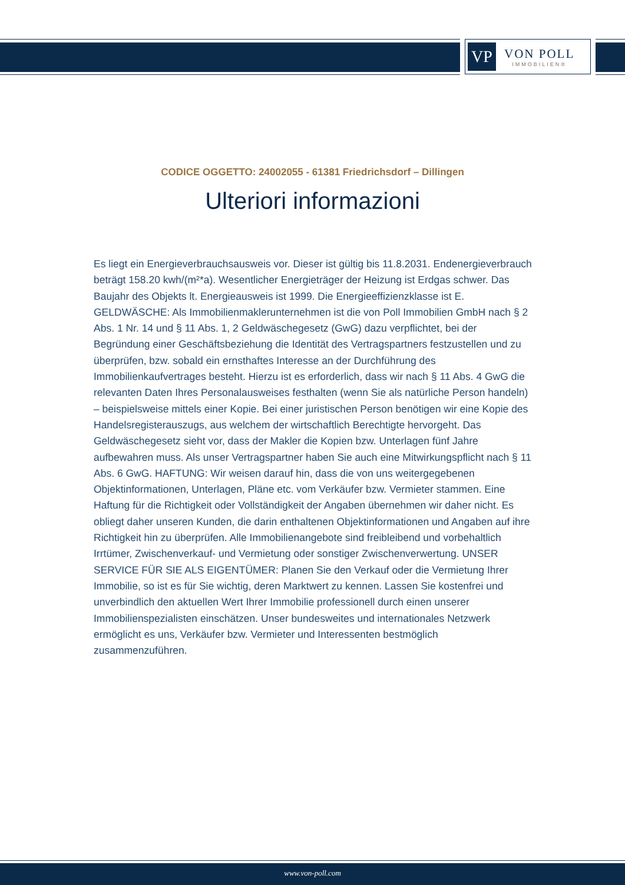VP
VON POLL
IMMOBILIEN®
CODICE OGGETTO: 24002055 - 61381 Friedrichsdorf – Dillingen
Ulteriori informazioni
Es liegt ein Energieverbrauchsausweis vor. Dieser ist gültig bis 11.8.2031. Endenergieverbrauch beträgt 158.20 kwh/(m²*a). Wesentlicher Energieträger der Heizung ist Erdgas schwer. Das Baujahr des Objekts lt. Energieausweis ist 1999. Die Energieeffizienzklasse ist E. GELDWÄSCHE: Als Immobilienmaklerunternehmen ist die von Poll Immobilien GmbH nach § 2 Abs. 1 Nr. 14 und § 11 Abs. 1, 2 Geldwäschegesetz (GwG) dazu verpflichtet, bei der Begründung einer Geschäftsbeziehung die Identität des Vertragspartners festzustellen und zu überprüfen, bzw. sobald ein ernsthaftes Interesse an der Durchführung des Immobilienkaufvertrages besteht. Hierzu ist es erforderlich, dass wir nach § 11 Abs. 4 GwG die relevanten Daten Ihres Personalausweises festhalten (wenn Sie als natürliche Person handeln) – beispielsweise mittels einer Kopie. Bei einer juristischen Person benötigen wir eine Kopie des Handelsregisterauszugs, aus welchem der wirtschaftlich Berechtigte hervorgeht. Das Geldwäschegesetz sieht vor, dass der Makler die Kopien bzw. Unterlagen fünf Jahre aufbewahren muss. Als unser Vertragspartner haben Sie auch eine Mitwirkungspflicht nach § 11 Abs. 6 GwG. HAFTUNG: Wir weisen darauf hin, dass die von uns weitergegebenen Objektinformationen, Unterlagen, Pläne etc. vom Verkäufer bzw. Vermieter stammen. Eine Haftung für die Richtigkeit oder Vollständigkeit der Angaben übernehmen wir daher nicht. Es obliegt daher unseren Kunden, die darin enthaltenen Objektinformationen und Angaben auf ihre Richtigkeit hin zu überprüfen. Alle Immobilienangebote sind freibleibend und vorbehaltlich Irrtümer, Zwischenverkauf- und Vermietung oder sonstiger Zwischenverwertung. UNSER SERVICE FÜR SIE ALS EIGENTÜMER: Planen Sie den Verkauf oder die Vermietung Ihrer Immobilie, so ist es für Sie wichtig, deren Marktwert zu kennen. Lassen Sie kostenfrei und unverbindlich den aktuellen Wert Ihrer Immobilie professionell durch einen unserer Immobilienspezialisten einschätzen. Unser bundesweites und internationales Netzwerk ermöglicht es uns, Verkäufer bzw. Vermieter und Interessenten bestmöglich zusammenzuführen.
www.von-poll.com